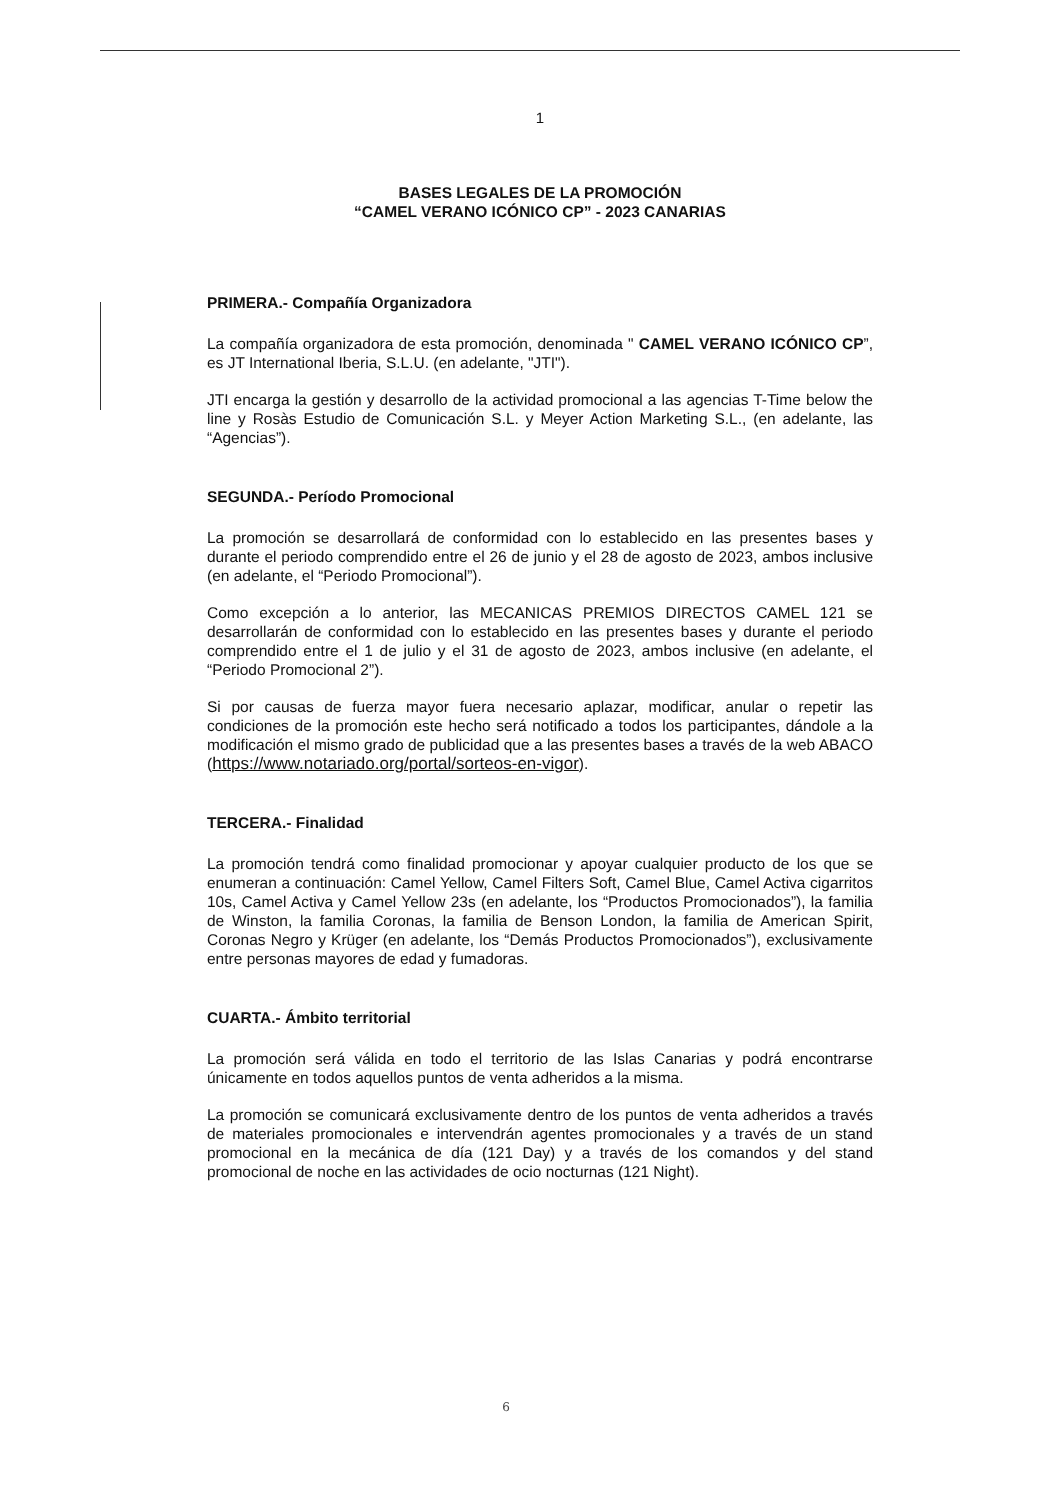1
BASES LEGALES DE LA PROMOCIÓN
“CAMEL VERANO ICÓNICO CP” - 2023 CANARIAS
PRIMERA.- Compañía Organizadora
La compañía organizadora de esta promoción, denominada " CAMEL VERANO ICÓNICO CP”, es JT International Iberia, S.L.U. (en adelante, "JTI").
JTI encarga la gestión y desarrollo de la actividad promocional a las agencias T-Time below the line y Rosàs Estudio de Comunicación S.L. y Meyer Action Marketing S.L., (en adelante, las “Agencias”).
SEGUNDA.- Período Promocional
La promoción se desarrollará de conformidad con lo establecido en las presentes bases y durante el periodo comprendido entre el 26 de junio y el 28 de agosto de 2023, ambos inclusive (en adelante, el “Periodo Promocional”).
Como excepción a lo anterior, las MECANICAS PREMIOS DIRECTOS CAMEL 121 se desarrollarán de conformidad con lo establecido en las presentes bases y durante el periodo comprendido entre el 1 de julio y el 31 de agosto de 2023, ambos inclusive (en adelante, el “Periodo Promocional 2”).
Si por causas de fuerza mayor fuera necesario aplazar, modificar, anular o repetir las condiciones de la promoción este hecho será notificado a todos los participantes, dándole a la modificación el mismo grado de publicidad que a las presentes bases a través de la web ABACO (https://www.notariado.org/portal/sorteos-en-vigor).
TERCERA.- Finalidad
La promoción tendrá como finalidad promocionar y apoyar cualquier producto de los que se enumeran a continuación: Camel Yellow, Camel Filters Soft, Camel Blue, Camel Activa cigarritos 10s, Camel Activa y Camel Yellow 23s (en adelante, los “Productos Promocionados”), la familia de Winston, la familia Coronas, la familia de Benson London, la familia de American Spirit, Coronas Negro y Krüger (en adelante, los “Demás Productos Promocionados”), exclusivamente entre personas mayores de edad y fumadoras.
CUARTA.- Ámbito territorial
La promoción será válida en todo el territorio de las Islas Canarias y podrá encontrarse únicamente en todos aquellos puntos de venta adheridos a la misma.
La promoción se comunicará exclusivamente dentro de los puntos de venta adheridos a través de materiales promocionales e intervendrán agentes promocionales y a través de un stand promocional en la mecánica de día (121 Day) y a través de los comandos y del stand promocional de noche en las actividades de ocio nocturnas (121 Night).
6